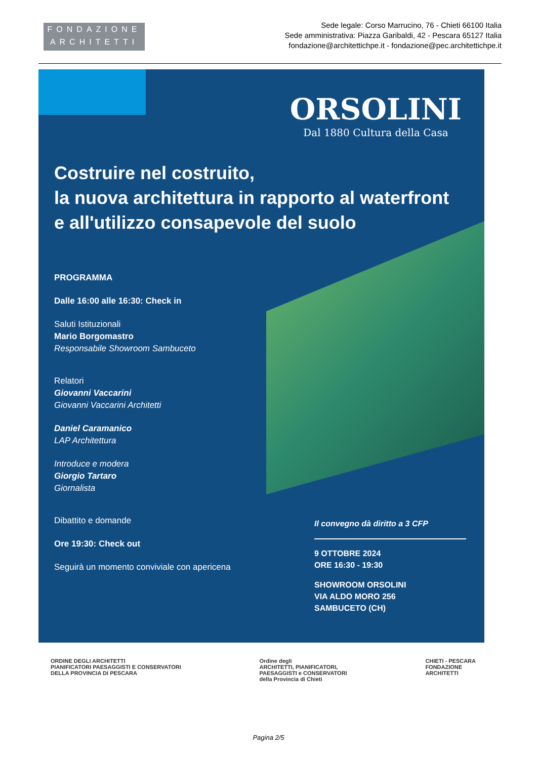FONDAZIONE
ARCHITETTI
Sede legale: Corso Marrucino, 76 - Chieti 66100 Italia
Sede amministrativa: Piazza Garibaldi, 42 - Pescara 65127 Italia
fondazione@architettichpe.it - fondazione@pec.architettichpe.it
ORSOLINI
Dal 1880 Cultura della Casa
Costruire nel costruito,
la nuova architettura in rapporto al waterfront
e all'utilizzo consapevole del suolo
PROGRAMMA
Dalle 16:00 alle 16:30: Check in
Saluti Istituzionali
Mario Borgomastro
Responsabile Showroom Sambuceto
Relatori
Giovanni Vaccarini
Giovanni Vaccarini Architetti
Daniel Caramanico
LAP Architettura
Introduce e modera
Giorgio Tartaro
Giornalista
Dibattito e domande
Ore 19:30: Check out
Seguirà un momento conviviale con apericena
Il convegno dà diritto a 3 CFP
9 OTTOBRE 2024
ORE 16:30 - 19:30
SHOWROOM ORSOLINI
VIA ALDO MORO 256
SAMBUCETO (CH)
ORDINE DEGLI ARCHITETTI
PIANIFICATORI PAESAGGISTI E CONSERVATORI
DELLA PROVINCIA DI PESCARA
Ordine degli
ARCHITETTI, PIANIFICATORI,
PAESAGGISTI e CONSERVATORI
della Provincia di Chieti
CHIETI - PESCARA
FONDAZIONE
ARCHITETTI
Pagina 2/5